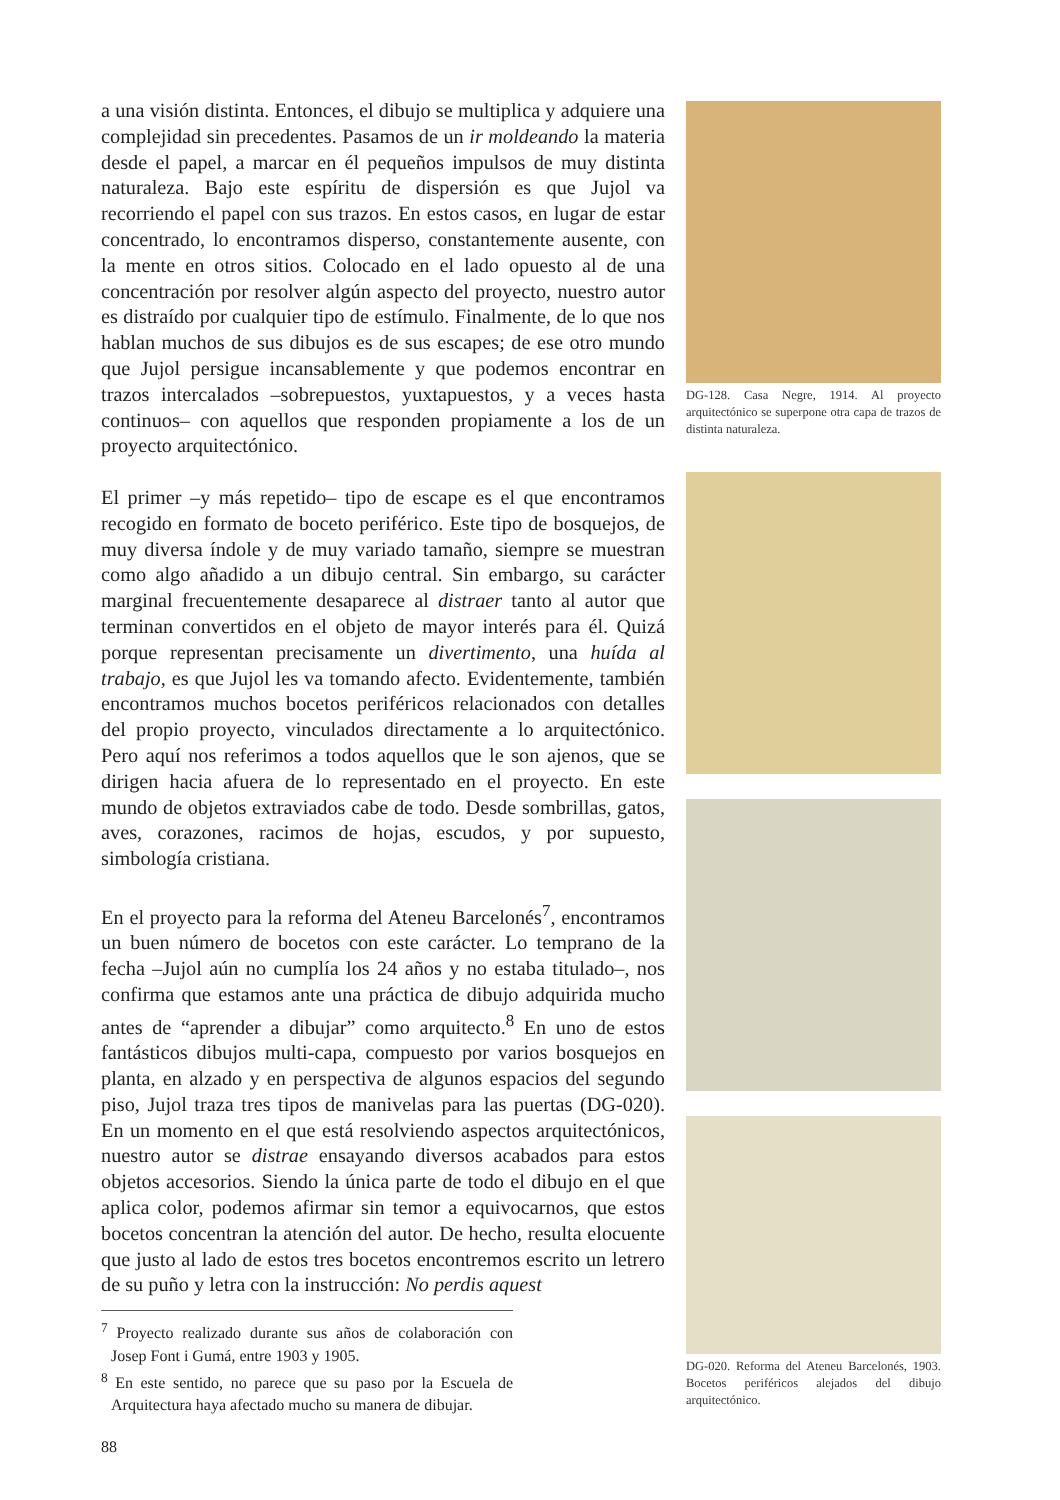a una visión distinta. Entonces, el dibujo se multiplica y adquiere una complejidad sin precedentes. Pasamos de un ir moldeando la materia desde el papel, a marcar en él pequeños impulsos de muy distinta naturaleza. Bajo este espíritu de dispersión es que Jujol va recorriendo el papel con sus trazos. En estos casos, en lugar de estar concentrado, lo encontramos disperso, constantemente ausente, con la mente en otros sitios. Colocado en el lado opuesto al de una concentración por resolver algún aspecto del proyecto, nuestro autor es distraído por cualquier tipo de estímulo. Finalmente, de lo que nos hablan muchos de sus dibujos es de sus escapes; de ese otro mundo que Jujol persigue incansablemente y que podemos encontrar en trazos intercalados –sobrepuestos, yuxtapuestos, y a veces hasta continuos– con aquellos que responden propiamente a los de un proyecto arquitectónico.
El primer –y más repetido– tipo de escape es el que encontramos recogido en formato de boceto periférico. Este tipo de bosquejos, de muy diversa índole y de muy variado tamaño, siempre se muestran como algo añadido a un dibujo central. Sin embargo, su carácter marginal frecuentemente desaparece al distraer tanto al autor que terminan convertidos en el objeto de mayor interés para él. Quizá porque representan precisamente un divertimento, una huída al trabajo, es que Jujol les va tomando afecto. Evidentemente, también encontramos muchos bocetos periféricos relacionados con detalles del propio proyecto, vinculados directamente a lo arquitectónico. Pero aquí nos referimos a todos aquellos que le son ajenos, que se dirigen hacia afuera de lo representado en el proyecto. En este mundo de objetos extraviados cabe de todo. Desde sombrillas, gatos, aves, corazones, racimos de hojas, escudos, y por supuesto, simbología cristiana.
En el proyecto para la reforma del Ateneu Barcelonés<sup>7</sup>, encontramos un buen número de bocetos con este carácter. Lo temprano de la fecha –Jujol aún no cumplía los 24 años y no estaba titulado–, nos confirma que estamos ante una práctica de dibujo adquirida mucho antes de “aprender a dibujar” como arquitecto.<sup>8</sup> En uno de estos fantásticos dibujos multi-capa, compuesto por varios bosquejos en planta, en alzado y en perspectiva de algunos espacios del segundo piso, Jujol traza tres tipos de manivelas para las puertas (DG-020). En un momento en el que está resolviendo aspectos arquitectónicos, nuestro autor se distrae ensayando diversos acabados para estos objetos accesorios. Siendo la única parte de todo el dibujo en el que aplica color, podemos afirmar sin temor a equivocarnos, que estos bocetos concentran la atención del autor. De hecho, resulta elocuente que justo al lado de estos tres bocetos encontremos escrito un letrero de su puño y letra con la instrucción: No perdis aquest
<sup>7</sup> Proyecto realizado durante sus años de colaboración con Josep Font i Gumá, entre 1903 y 1905.
<sup>8</sup> En este sentido, no parece que su paso por la Escuela de Arquitectura haya afectado mucho su manera de dibujar.
88
DG-128. Casa Negre, 1914. Al proyecto arquitectónico se superpone otra capa de trazos de distinta naturaleza.
DG-020. Reforma del Ateneu Barcelonés, 1903. Bocetos periféricos alejados del dibujo arquitectónico.